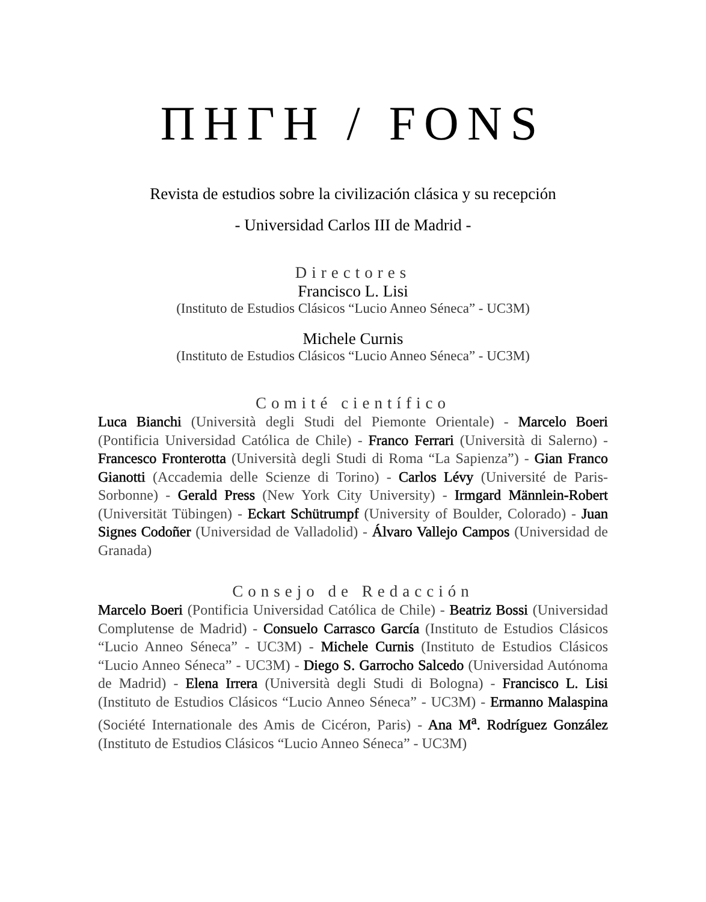ΠΗΓΗ / FONS
Revista de estudios sobre la civilización clásica y su recepción
- Universidad Carlos III de Madrid -
Directores
Francisco L. Lisi
(Instituto de Estudios Clásicos “Lucio Anneo Séneca” - UC3M)
Michele Curnis
(Instituto de Estudios Clásicos “Lucio Anneo Séneca” - UC3M)
Comité científico
Luca Bianchi (Università degli Studi del Piemonte Orientale) - Marcelo Boeri (Pontificia Universidad Católica de Chile) - Franco Ferrari (Università di Salerno) - Francesco Fronterotta (Università degli Studi di Roma “La Sapienza”) - Gian Franco Gianotti (Accademia delle Scienze di Torino) - Carlos Lévy (Université de Paris-Sorbonne) - Gerald Press (New York City University) - Irmgard Männlein-Robert (Universität Tübingen) - Eckart Schütrumpf (University of Boulder, Colorado) - Juan Signes Codoñer (Universidad de Valladolid) - Álvaro Vallejo Campos (Universidad de Granada)
Consejo de Redacción
Marcelo Boeri (Pontificia Universidad Católica de Chile) - Beatriz Bossi (Universidad Complutense de Madrid) - Consuelo Carrasco García (Instituto de Estudios Clásicos “Lucio Anneo Séneca” - UC3M) - Michele Curnis (Instituto de Estudios Clásicos “Lucio Anneo Séneca” - UC3M) - Diego S. Garrocho Salcedo (Universidad Autónoma de Madrid) - Elena Irrera (Università degli Studi di Bologna) - Francisco L. Lisi (Instituto de Estudios Clásicos “Lucio Anneo Séneca” - UC3M) - Ermanno Malaspina (Société Internationale des Amis de Cicéron, Paris) - Ana M<sup>a</sup>. Rodríguez González (Instituto de Estudios Clásicos “Lucio Anneo Séneca” - UC3M)